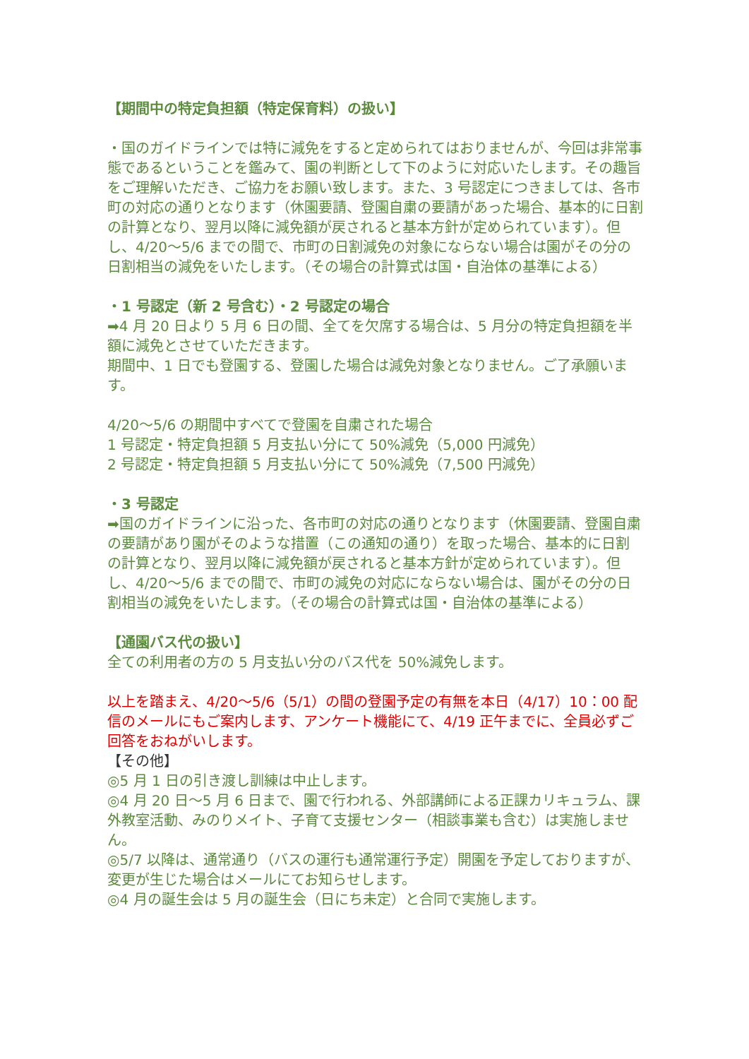【期間中の特定負担額（特定保育料）の扱い】
・国のガイドラインでは特に減免をすると定められてはおりませんが、今回は非常事態であるということを鑑みて、園の判断として下のように対応いたします。その趣旨をご理解いただき、ご協力をお願い致します。また、3 号認定につきましては、各市町の対応の通りとなります（休園要請、登園自粛の要請があった場合、基本的に日割の計算となり、翌月以降に減免額が戻されると基本方針が定められています）。但し、4/20～5/6 までの間で、市町の日割減免の対象にならない場合は園がその分の日割相当の減免をいたします。（その場合の計算式は国・自治体の基準による）
・1 号認定（新 2 号含む）・2 号認定の場合
➡4 月 20 日より 5 月 6 日の間、全てを欠席する場合は、5 月分の特定負担額を半額に減免とさせていただきます。
期間中、1 日でも登園する、登園した場合は減免対象となりません。ご了承願います。
4/20～5/6 の期間中すべてで登園を自粛された場合
1 号認定・特定負担額 5 月支払い分にて 50%減免（5,000 円減免）
2 号認定・特定負担額 5 月支払い分にて 50%減免（7,500 円減免）
・3 号認定
➡国のガイドラインに沿った、各市町の対応の通りとなります（休園要請、登園自粛の要請があり園がそのような措置（この通知の通り）を取った場合、基本的に日割の計算となり、翌月以降に減免額が戻されると基本方針が定められています）。但し、4/20～5/6 までの間で、市町の減免の対応にならない場合は、園がその分の日割相当の減免をいたします。（その場合の計算式は国・自治体の基準による）
【通園バス代の扱い】
全ての利用者の方の 5 月支払い分のバス代を 50%減免します。
以上を踏まえ、4/20～5/6（5/1）の間の登園予定の有無を本日（4/17）10：00 配信のメールにもご案内します、アンケート機能にて、4/19 正午までに、全員必ずご回答をおねがいします。
【その他】
◎5 月 1 日の引き渡し訓練は中止します。
◎4 月 20 日～5 月 6 日まで、園で行われる、外部講師による正課カリキュラム、課外教室活動、みのりメイト、子育て支援センター（相談事業も含む）は実施しません。
◎5/7 以降は、通常通り（バスの運行も通常運行予定）開園を予定しておりますが、変更が生じた場合はメールにてお知らせします。
◎4 月の誕生会は 5 月の誕生会（日にち未定）と合同で実施します。